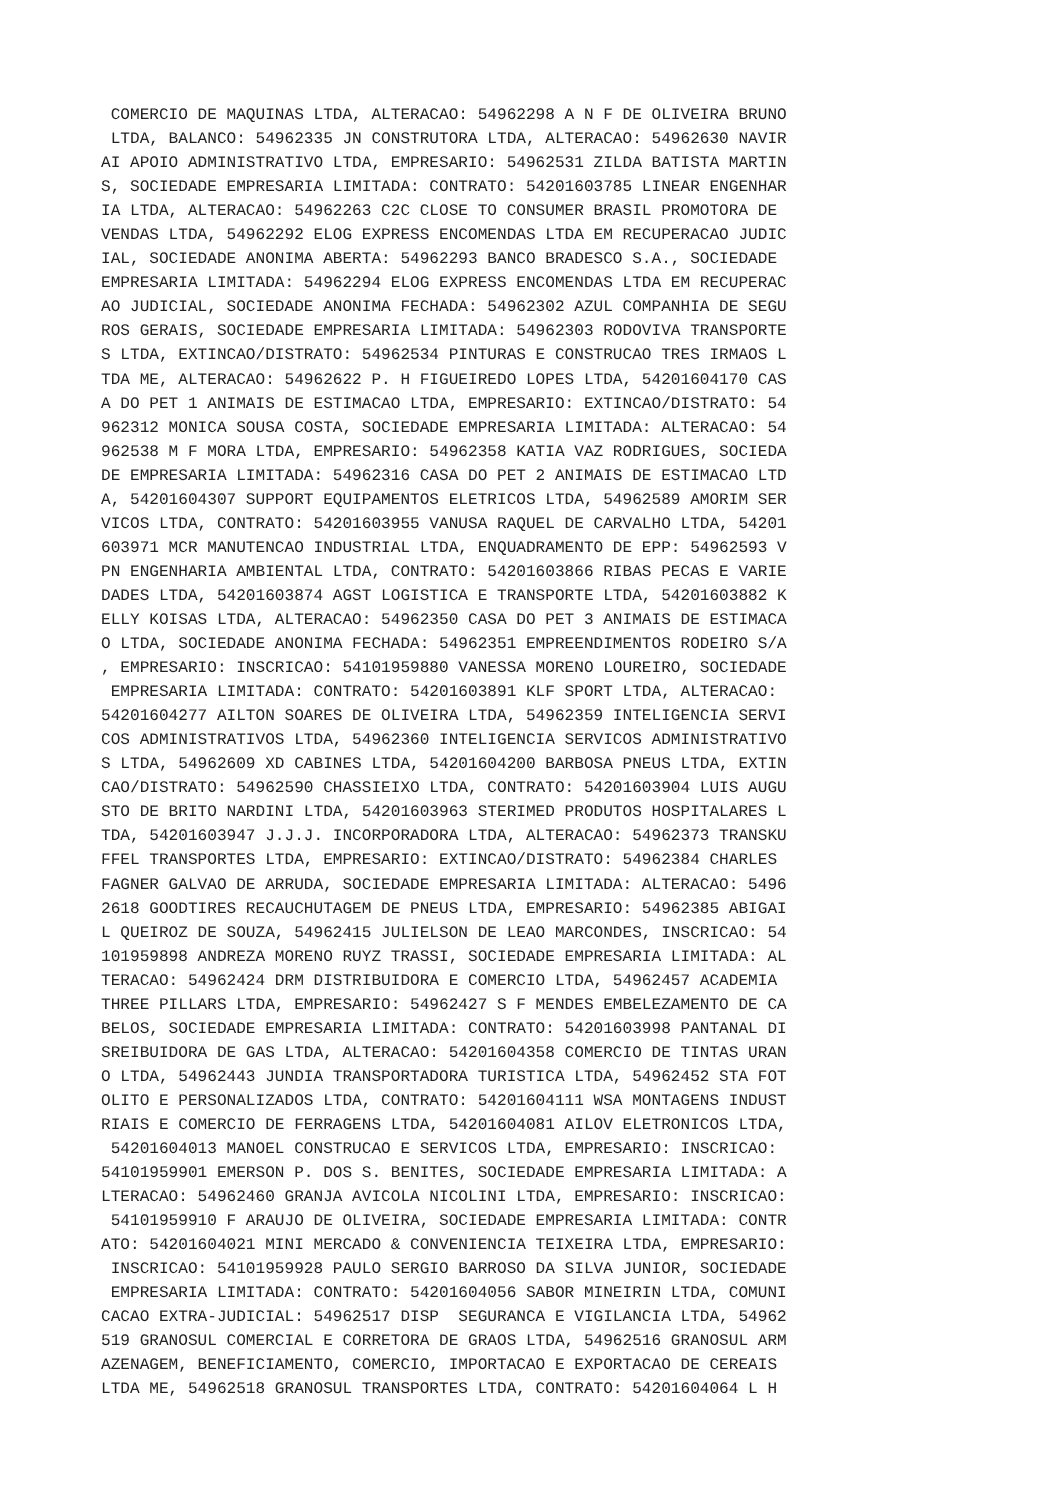COMERCIO DE MAQUINAS LTDA, ALTERACAO: 54962298 A N F DE OLIVEIRA BRUNO
 LTDA, BALANCO: 54962335 JN CONSTRUTORA LTDA, ALTERACAO: 54962630 NAVIR
AI APOIO ADMINISTRATIVO LTDA, EMPRESARIO: 54962531 ZILDA BATISTA MARTIN
S, SOCIEDADE EMPRESARIA LIMITADA: CONTRATO: 54201603785 LINEAR ENGENHAR
IA LTDA, ALTERACAO: 54962263 C2C CLOSE TO CONSUMER BRASIL PROMOTORA DE
VENDAS LTDA, 54962292 ELOG EXPRESS ENCOMENDAS LTDA EM RECUPERACAO JUDIC
IAL, SOCIEDADE ANONIMA ABERTA: 54962293 BANCO BRADESCO S.A., SOCIEDADE
EMPRESARIA LIMITADA: 54962294 ELOG EXPRESS ENCOMENDAS LTDA EM RECUPERAC
AO JUDICIAL, SOCIEDADE ANONIMA FECHADA: 54962302 AZUL COMPANHIA DE SEGU
ROS GERAIS, SOCIEDADE EMPRESARIA LIMITADA: 54962303 RODOVIVA TRANSPORTE
S LTDA, EXTINCAO/DISTRATO: 54962534 PINTURAS E CONSTRUCAO TRES IRMAOS L
TDA ME, ALTERACAO: 54962622 P. H FIGUEIREDO LOPES LTDA, 54201604170 CAS
A DO PET 1 ANIMAIS DE ESTIMACAO LTDA, EMPRESARIO: EXTINCAO/DISTRATO: 54
962312 MONICA SOUSA COSTA, SOCIEDADE EMPRESARIA LIMITADA: ALTERACAO: 54
962538 M F MORA LTDA, EMPRESARIO: 54962358 KATIA VAZ RODRIGUES, SOCIEDA
DE EMPRESARIA LIMITADA: 54962316 CASA DO PET 2 ANIMAIS DE ESTIMACAO LTD
A, 54201604307 SUPPORT EQUIPAMENTOS ELETRICOS LTDA, 54962589 AMORIM SER
VICOS LTDA, CONTRATO: 54201603955 VANUSA RAQUEL DE CARVALHO LTDA, 54201
603971 MCR MANUTENCAO INDUSTRIAL LTDA, ENQUADRAMENTO DE EPP: 54962593 V
PN ENGENHARIA AMBIENTAL LTDA, CONTRATO: 54201603866 RIBAS PECAS E VARIE
DADES LTDA, 54201603874 AGST LOGISTICA E TRANSPORTE LTDA, 54201603882 K
ELLY KOISAS LTDA, ALTERACAO: 54962350 CASA DO PET 3 ANIMAIS DE ESTIMACA
O LTDA, SOCIEDADE ANONIMA FECHADA: 54962351 EMPREENDIMENTOS RODEIRO S/A
, EMPRESARIO: INSCRICAO: 54101959880 VANESSA MORENO LOUREIRO, SOCIEDADE
 EMPRESARIA LIMITADA: CONTRATO: 54201603891 KLF SPORT LTDA, ALTERACAO:
54201604277 AILTON SOARES DE OLIVEIRA LTDA, 54962359 INTELIGENCIA SERVI
COS ADMINISTRATIVOS LTDA, 54962360 INTELIGENCIA SERVICOS ADMINISTRATIVO
S LTDA, 54962609 XD CABINES LTDA, 54201604200 BARBOSA PNEUS LTDA, EXTIN
CAO/DISTRATO: 54962590 CHASSIEIXO LTDA, CONTRATO: 54201603904 LUIS AUGU
STO DE BRITO NARDINI LTDA, 54201603963 STERIMED PRODUTOS HOSPITALARES L
TDA, 54201603947 J.J.J. INCORPORADORA LTDA, ALTERACAO: 54962373 TRANSKU
FFEL TRANSPORTES LTDA, EMPRESARIO: EXTINCAO/DISTRATO: 54962384 CHARLES
FAGNER GALVAO DE ARRUDA, SOCIEDADE EMPRESARIA LIMITADA: ALTERACAO: 5496
2618 GOODTIRES RECAUCHUTAGEM DE PNEUS LTDA, EMPRESARIO: 54962385 ABIGAI
L QUEIROZ DE SOUZA, 54962415 JULIELSON DE LEAO MARCONDES, INSCRICAO: 54
101959898 ANDREZA MORENO RUYZ TRASSI, SOCIEDADE EMPRESARIA LIMITADA: AL
TERACAO: 54962424 DRM DISTRIBUIDORA E COMERCIO LTDA, 54962457 ACADEMIA
THREE PILLARS LTDA, EMPRESARIO: 54962427 S F MENDES EMBELEZAMENTO DE CA
BELOS, SOCIEDADE EMPRESARIA LIMITADA: CONTRATO: 54201603998 PANTANAL DI
SREIBUIDORA DE GAS LTDA, ALTERACAO: 54201604358 COMERCIO DE TINTAS URAN
O LTDA, 54962443 JUNDIA TRANSPORTADORA TURISTICA LTDA, 54962452 STA FOT
OLITO E PERSONALIZADOS LTDA, CONTRATO: 54201604111 WSA MONTAGENS INDUST
RIAIS E COMERCIO DE FERRAGENS LTDA, 54201604081 AILOV ELETRONICOS LTDA,
 54201604013 MANOEL CONSTRUCAO E SERVICOS LTDA, EMPRESARIO: INSCRICAO:
54101959901 EMERSON P. DOS S. BENITES, SOCIEDADE EMPRESARIA LIMITADA: A
LTERACAO: 54962460 GRANJA AVICOLA NICOLINI LTDA, EMPRESARIO: INSCRICAO:
 54101959910 F ARAUJO DE OLIVEIRA, SOCIEDADE EMPRESARIA LIMITADA: CONTR
ATO: 54201604021 MINI MERCADO & CONVENIENCIA TEIXEIRA LTDA, EMPRESARIO:
 INSCRICAO: 54101959928 PAULO SERGIO BARROSO DA SILVA JUNIOR, SOCIEDADE
 EMPRESARIA LIMITADA: CONTRATO: 54201604056 SABOR MINEIRIN LTDA, COMUNI
CACAO EXTRA-JUDICIAL: 54962517 DISP  SEGURANCA E VIGILANCIA LTDA, 54962
519 GRANOSUL COMERCIAL E CORRETORA DE GRAOS LTDA, 54962516 GRANOSUL ARM
AZENAGEM, BENEFICIAMENTO, COMERCIO, IMPORTACAO E EXPORTACAO DE CEREAIS
LTDA ME, 54962518 GRANOSUL TRANSPORTES LTDA, CONTRATO: 54201604064 L H